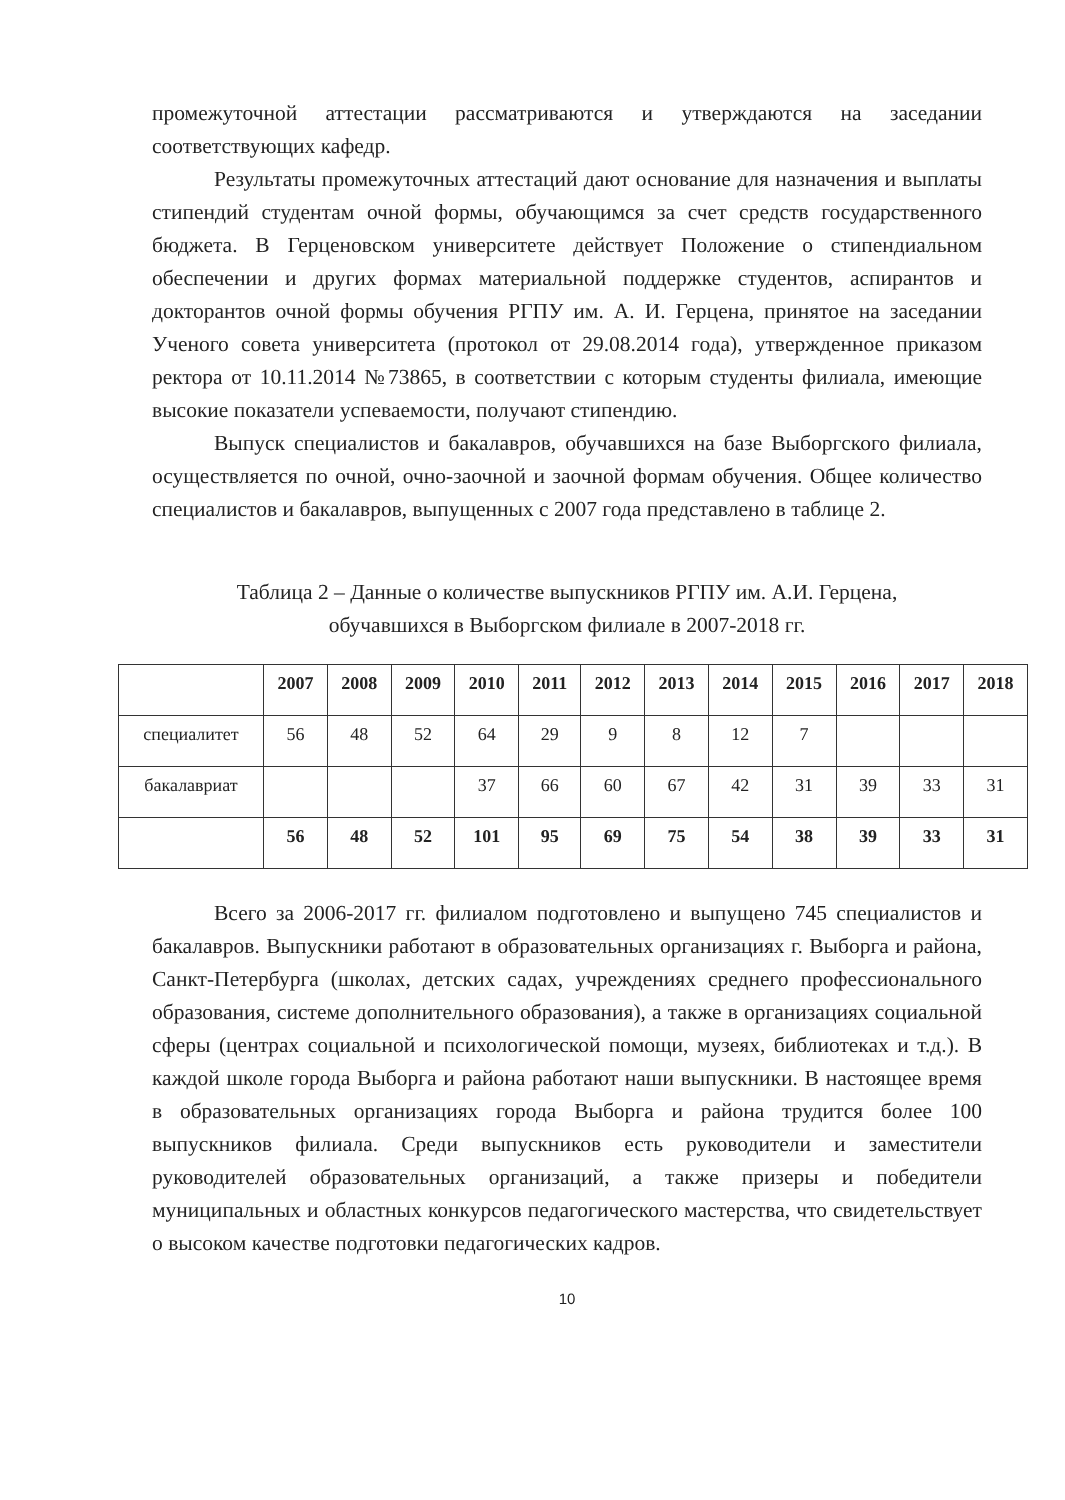промежуточной аттестации рассматриваются и утверждаются на заседании соответствующих кафедр.
Результаты промежуточных аттестаций дают основание для назначения и выплаты стипендий студентам очной формы, обучающимся за счет средств государственного бюджета. В Герценовском университете действует Положение о стипендиальном обеспечении и других формах материальной поддержке студентов, аспирантов и докторантов очной формы обучения РГПУ им. А. И. Герцена, принятое на заседании Ученого совета университета (протокол от 29.08.2014 года), утвержденное приказом ректора от 10.11.2014 №73865, в соответствии с которым студенты филиала, имеющие высокие показатели успеваемости, получают стипендию.
Выпуск специалистов и бакалавров, обучавшихся на базе Выборгского филиала, осуществляется по очной, очно-заочной и заочной формам обучения. Общее количество специалистов и бакалавров, выпущенных с 2007 года представлено в таблице 2.
Таблица 2 – Данные о количестве выпускников РГПУ им. А.И. Герцена,
обучавшихся в Выборгском филиале в 2007-2018 гг.
| | 2007 | 2008 | 2009 | 2010 | 2011 | 2012 | 2013 | 2014 | 2015 | 2016 | 2017 | 2018 |
| --- | --- | --- | --- | --- | --- | --- | --- | --- | --- | --- | --- | --- |
| специалитет | 56 | 48 | 52 | 64 | 29 | 9 | 8 | 12 | 7 | | | |
| бакалавриат | | | | 37 | 66 | 60 | 67 | 42 | 31 | 39 | 33 | 31 |
| | 56 | 48 | 52 | 101 | 95 | 69 | 75 | 54 | 38 | 39 | 33 | 31 |
Всего за 2006-2017 гг. филиалом подготовлено и выпущено 745 специалистов и бакалавров. Выпускники работают в образовательных организациях г. Выборга и района, Санкт-Петербурга (школах, детских садах, учреждениях среднего профессионального образования, системе дополнительного образования), а также в организациях социальной сферы (центрах социальной и психологической помощи, музеях, библиотеках и т.д.). В каждой школе города Выборга и района работают наши выпускники. В настоящее время в образовательных организациях города Выборга и района трудится более 100 выпускников филиала. Среди выпускников есть руководители и заместители руководителей образовательных организаций, а также призеры и победители муниципальных и областных конкурсов педагогического мастерства, что свидетельствует о высоком качестве подготовки педагогических кадров.
10